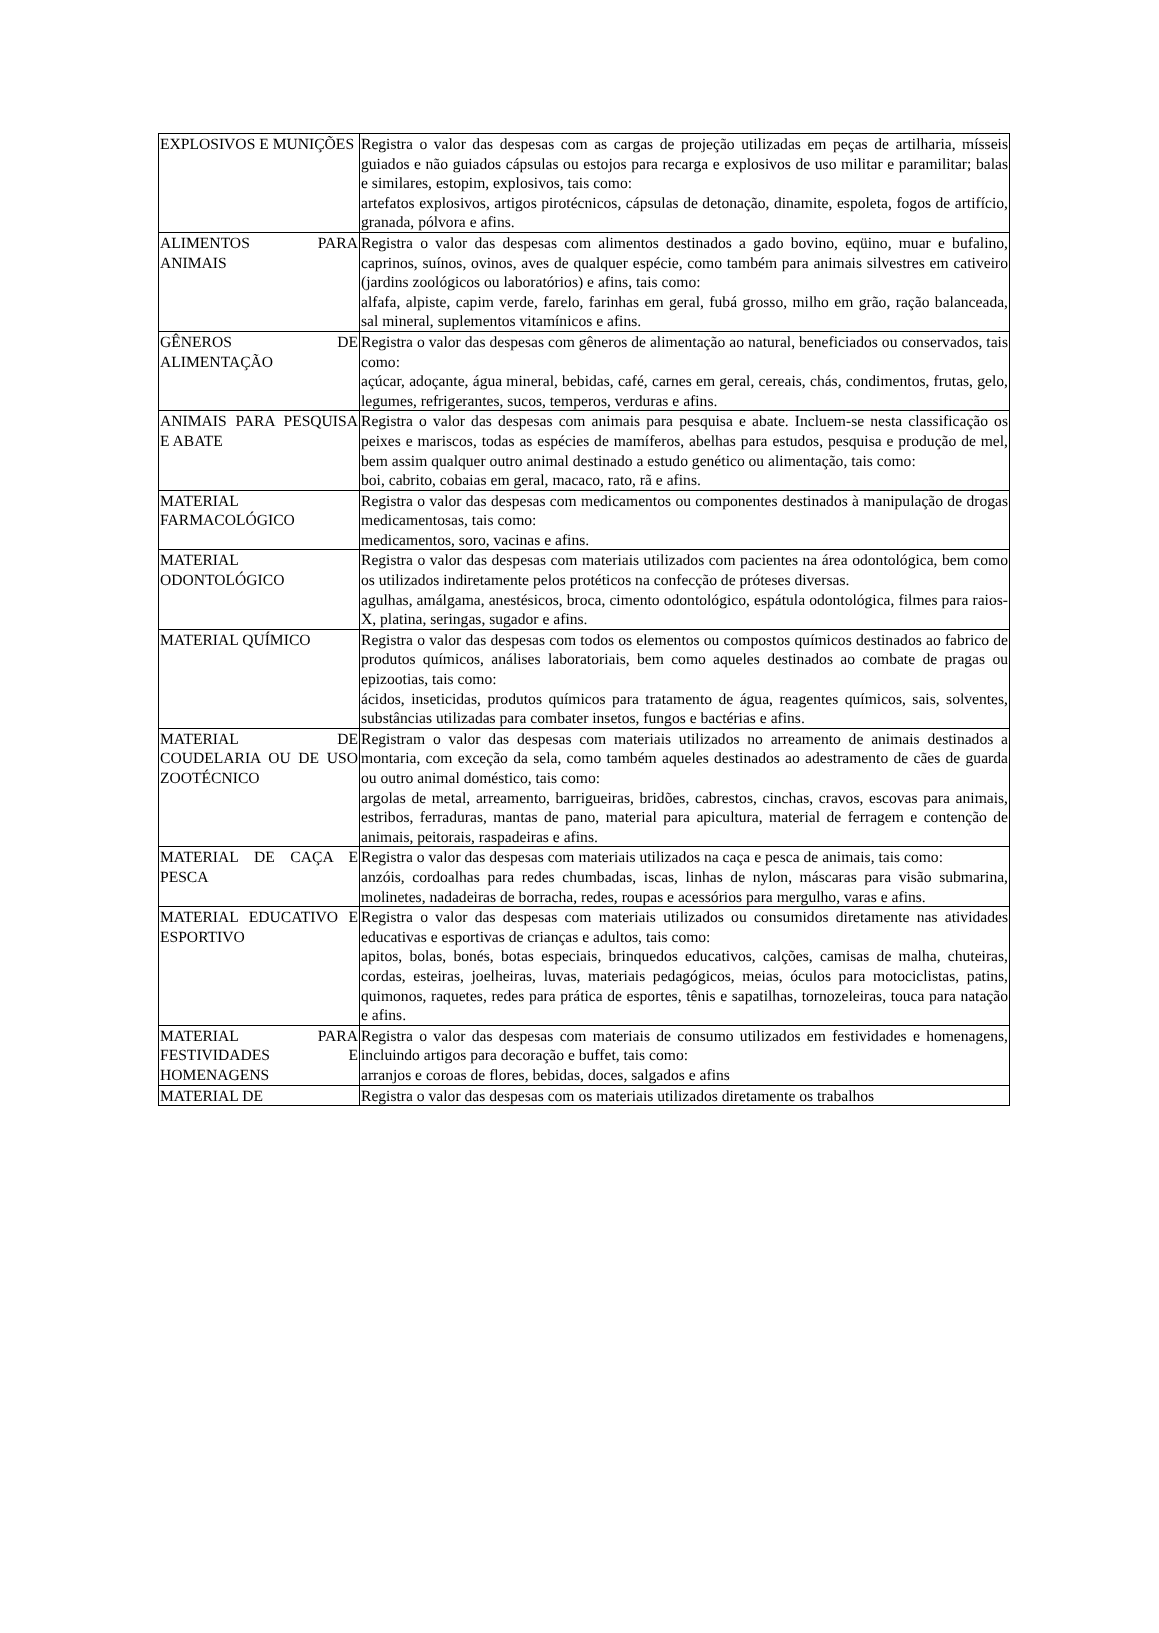| EXPLOSIVOS E MUNIÇÕES | Registra o valor das despesas com as cargas de projeção utilizadas em peças de artilharia, mísseis guiados e não guiados cápsulas ou estojos para recarga e explosivos de uso militar e paramilitar; balas e similares, estopim, explosivos, tais como: artefatos explosivos, artigos pirotécnicos, cápsulas de detonação, dinamite, espoleta, fogos de artifício, granada, pólvora e afins. |
| ALIMENTOS PARA ANIMAIS | Registra o valor das despesas com alimentos destinados a gado bovino, eqüino, muar e bufalino, caprinos, suínos, ovinos, aves de qualquer espécie, como também para animais silvestres em cativeiro (jardins zoológicos ou laboratórios) e afins, tais como: alfafa, alpiste, capim verde, farelo, farinhas em geral, fubá grosso, milho em grão, ração balanceada, sal mineral, suplementos vitamínicos e afins. |
| GÊNEROS DE ALIMENTAÇÃO | Registra o valor das despesas com gêneros de alimentação ao natural, beneficiados ou conservados, tais como: açúcar, adoçante, água mineral, bebidas, café, carnes em geral, cereais, chás, condimentos, frutas, gelo, legumes, refrigerantes, sucos, temperos, verduras e afins. |
| ANIMAIS PARA PESQUISA E ABATE | Registra o valor das despesas com animais para pesquisa e abate. Incluem-se nesta classificação os peixes e mariscos, todas as espécies de mamíferos, abelhas para estudos, pesquisa e produção de mel, bem assim qualquer outro animal destinado a estudo genético ou alimentação, tais como: boi, cabrito, cobaias em geral, macaco, rato, rã e afins. |
| MATERIAL FARMACOLÓGICO | Registra o valor das despesas com medicamentos ou componentes destinados à manipulação de drogas medicamentosas, tais como: medicamentos, soro, vacinas e afins. |
| MATERIAL ODONTOLÓGICO | Registra o valor das despesas com materiais utilizados com pacientes na área odontológica, bem como os utilizados indiretamente pelos protéticos na confecção de próteses diversas. agulhas, amálgama, anestésicos, broca, cimento odontológico, espátula odontológica, filmes para raios-X, platina, seringas, sugador e afins. |
| MATERIAL QUÍMICO | Registra o valor das despesas com todos os elementos ou compostos químicos destinados ao fabrico de produtos químicos, análises laboratoriais, bem como aqueles destinados ao combate de pragas ou epizootias, tais como: ácidos, inseticidas, produtos químicos para tratamento de água, reagentes químicos, sais, solventes, substâncias utilizadas para combater insetos, fungos e bactérias e afins. |
| MATERIAL DE COUDELARIA OU DE USO ZOOTÉCNICO | Registram o valor das despesas com materiais utilizados no arreamento de animais destinados a montaria, com exceção da sela, como também aqueles destinados ao adestramento de cães de guarda ou outro animal doméstico, tais como: argolas de metal, arreamento, barrigueiras, bridões, cabrestos, cinchas, cravos, escovas para animais, estribos, ferraduras, mantas de pano, material para apicultura, material de ferragem e contenção de animais, peitorais, raspadeiras e afins. |
| MATERIAL DE CAÇA E PESCA | Registra o valor das despesas com materiais utilizados na caça e pesca de animais, tais como: anzóis, cordoalhas para redes chumbadas, iscas, linhas de nylon, máscaras para visão submarina, molinetes, nadadeiras de borracha, redes, roupas e acessórios para mergulho, varas e afins. |
| MATERIAL EDUCATIVO E ESPORTIVO | Registra o valor das despesas com materiais utilizados ou consumidos diretamente nas atividades educativas e esportivas de crianças e adultos, tais como: apitos, bolas, bonés, botas especiais, brinquedos educativos, calções, camisas de malha, chuteiras, cordas, esteiras, joelheiras, luvas, materiais pedagógicos, meias, óculos para motociclistas, patins, quimonos, raquetes, redes para prática de esportes, tênis e sapatilhas, tornozeleiras, touca para natação e afins. |
| MATERIAL PARA FESTIVIDADES E HOMENAGENS | Registra o valor das despesas com materiais de consumo utilizados em festividades e homenagens, incluindo artigos para decoração e buffet, tais como: arranjos e coroas de flores, bebidas, doces, salgados e afins |
| MATERIAL DE | Registra o valor das despesas com os materiais utilizados diretamente os trabalhos |